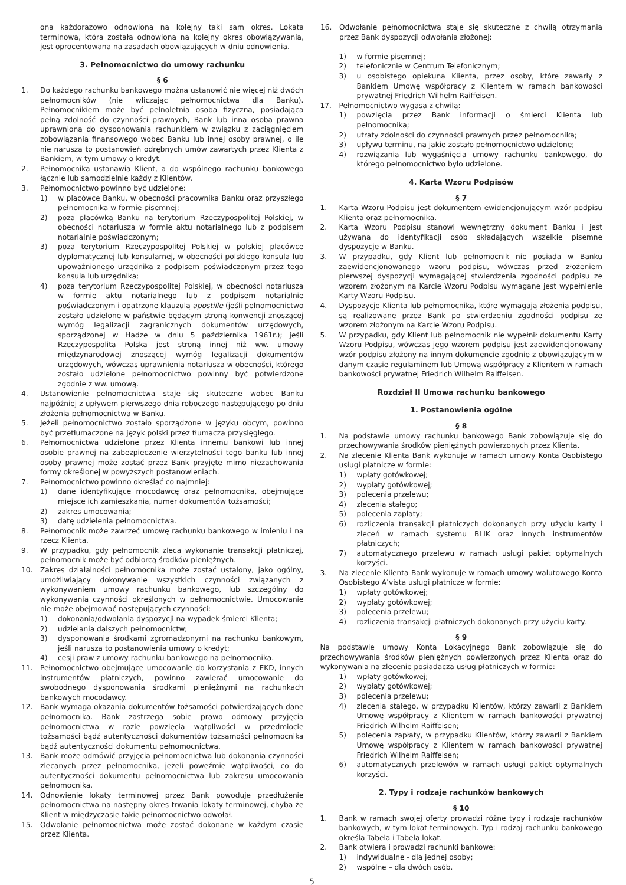ona każdorazowo odnowiona na kolejny taki sam okres. Lokata terminowa, która została odnowiona na kolejny okres obowiązywania, jest oprocentowana na zasadach obowiązujących w dniu odnowienia.
16. Odwołanie pełnomocnictwa staje się skuteczne z chwilą otrzymania przez Bank dyspozycji odwołania złożonej:
3. Pełnomocnictwo do umowy rachunku
§ 6
1. Do każdego rachunku bankowego można ustanowić nie więcej niż dwóch pełnomocników (nie wliczając pełnomocnictwa dla Banku). Pełnomocnikiem może być pełnoletnia osoba fizyczna, posiadająca pełną zdolność do czynności prawnych, Bank lub inna osoba prawna uprawniona do dysponowania rachunkiem w związku z zaciągnięciem zobowiązania finansowego wobec Banku lub innej osoby prawnej, o ile nie narusza to postanowień odrębnych umów zawartych przez Klienta z Bankiem, w tym umowy o kredyt.
2. Pełnomocnika ustanawia Klient, a do wspólnego rachunku bankowego łącznie lub samodzielnie każdy z Klientów.
3. Pełnomocnictwo powinno być udzielone:
1) w placówce Banku, w obecności pracownika Banku oraz przyszłego pełnomocnika w formie pisemnej;
2) poza placówką Banku na terytorium Rzeczypospolitej Polskiej, w obecności notariusza w formie aktu notarialnego lub z podpisem notarialnie poświadczonym;
3) poza terytorium Rzeczypospolitej Polskiej w polskiej placówce dyplomatycznej lub konsularnej, w obecności polskiego konsula lub upoważnionego urzędnika z podpisem poświadczonym przez tego konsula lub urzędnika;
4) poza terytorium Rzeczypospolitej Polskiej, w obecności notariusza w formie aktu notarialnego lub z podpisem notarialnie poświadczonym i opatrzone klauzulą apostille (jeśli pełnomocnictwo zostało udzielone w państwie będącym stroną konwencji znoszącej wymóg legalizacji zagranicznych dokumentów urzędowych, sporządzonej w Hadze w dniu 5 października 1961r.); jeśli Rzeczypospolita Polska jest stroną innej niż ww. umowy międzynarodowej znoszącej wymóg legalizacji dokumentów urzędowych, wówczas uprawnienia notariusza w obecności, którego zostało udzielone pełnomocnictwo powinny być potwierdzone zgodnie z ww. umową.
4. Ustanowienie pełnomocnictwa staje się skuteczne wobec Banku najpóźniej z upływem pierwszego dnia roboczego następującego po dniu złożenia pełnomocnictwa w Banku.
5. Jeżeli pełnomocnictwo zostało sporządzone w języku obcym, powinno być przetłumaczone na język polski przez tłumacza przysięgłego.
6. Pełnomocnictwa udzielone przez Klienta innemu bankowi lub innej osobie prawnej na zabezpieczenie wierzytelności tego banku lub innej osoby prawnej może zostać przez Bank przyjęte mimo niezachowania formy określonej w powyższych postanowieniach.
7. Pełnomocnictwo powinno określać co najmniej:
1) dane identyfikujące mocodawcę oraz pełnomocnika, obejmujące miejsce ich zamieszkania, numer dokumentów tożsamości;
2) zakres umocowania;
3) datę udzielenia pełnomocnictwa.
8. Pełnomocnik może zawrzeć umowę rachunku bankowego w imieniu i na rzecz Klienta.
9. W przypadku, gdy pełnomocnik zleca wykonanie transakcji płatniczej, pełnomocnik może być odbiorcą środków pieniężnych.
10. Zakres działalności pełnomocnika może zostać ustalony, jako ogólny, umożliwiający dokonywanie wszystkich czynności związanych z wykonywaniem umowy rachunku bankowego, lub szczególny do wykonywania czynności określonych w pełnomocnictwie. Umocowanie nie może obejmować następujących czynności:
1) dokonania/odwołania dyspozycji na wypadek śmierci Klienta;
2) udzielania dalszych pełnomocnictw;
3) dysponowania środkami zgromadzonymi na rachunku bankowym, jeśli narusza to postanowienia umowy o kredyt;
4) cesji praw z umowy rachunku bankowego na pełnomocnika.
11. Pełnomocnictwo obejmujące umocowanie do korzystania z EKD, innych instrumentów płatniczych, powinno zawierać umocowanie do swobodnego dysponowania środkami pieniężnymi na rachunkach bankowych mocodawcy.
12. Bank wymaga okazania dokumentów tożsamości potwierdzających dane pełnomocnika. Bank zastrzega sobie prawo odmowy przyjęcia pełnomocnictwa w razie powzięcia wątpliwości w przedmiocie tożsamości bądź autentyczności dokumentów tożsamości pełnomocnika bądź autentyczności dokumentu pełnomocnictwa.
13. Bank może odmówić przyjęcia pełnomocnictwa lub dokonania czynności zlecanych przez pełnomocnika, jeżeli poweźmie wątpliwości, co do autentyczności dokumentu pełnomocnictwa lub zakresu umocowania pełnomocnika.
14. Odnowienie lokaty terminowej przez Bank powoduje przedłużenie pełnomocnictwa na następny okres trwania lokaty terminowej, chyba że Klient w międzyczasie takie pełnomocnictwo odwołał.
15. Odwołanie pełnomocnictwa może zostać dokonane w każdym czasie przez Klienta.
1) w formie pisemnej;
2) telefonicznie w Centrum Telefonicznym;
3) u osobistego opiekuna Klienta, przez osoby, które zawarły z Bankiem Umowę współpracy z Klientem w ramach bankowości prywatnej Friedrich Wilhelm Raiffeisen.
17. Pełnomocnictwo wygasa z chwilą:
1) powzięcia przez Bank informacji o śmierci Klienta lub pełnomocnika;
2) utraty zdolności do czynności prawnych przez pełnomocnika;
3) upływu terminu, na jakie zostało pełnomocnictwo udzielone;
4) rozwiązania lub wygaśnięcia umowy rachunku bankowego, do którego pełnomocnictwo było udzielone.
4. Karta Wzoru Podpisów
§ 7
1. Karta Wzoru Podpisu jest dokumentem ewidencjonującym wzór podpisu Klienta oraz pełnomocnika.
2. Karta Wzoru Podpisu stanowi wewnętrzny dokument Banku i jest używana do identyfikacji osób składających wszelkie pisemne dyspozycje w Banku.
3. W przypadku, gdy Klient lub pełnomocnik nie posiada w Banku zaewidencjonowanego wzoru podpisu, wówczas przed złożeniem pierwszej dyspozycji wymagającej stwierdzenia zgodności podpisu ze wzorem złożonym na Karcie Wzoru Podpisu wymagane jest wypełnienie Karty Wzoru Podpisu.
4. Dyspozycje Klienta lub pełnomocnika, które wymagają złożenia podpisu, są realizowane przez Bank po stwierdzeniu zgodności podpisu ze wzorem złożonym na Karcie Wzoru Podpisu.
5. W przypadku, gdy Klient lub pełnomocnik nie wypełnił dokumentu Karty Wzoru Podpisu, wówczas jego wzorem podpisu jest zaewidencjonowany wzór podpisu złożony na innym dokumencie zgodnie z obowiązującym w danym czasie regulaminem lub Umową współpracy z Klientem w ramach bankowości prywatnej Friedrich Wilhelm Raiffeisen.
Rozdział II Umowa rachunku bankowego
1. Postanowienia ogólne
§ 8
1. Na podstawie umowy rachunku bankowego Bank zobowiązuje się do przechowywania środków pieniężnych powierzonych przez Klienta.
2. Na zlecenie Klienta Bank wykonuje w ramach umowy Konta Osobistego usługi płatnicze w formie:
1) wpłaty gotówkowej;
2) wypłaty gotówkowej;
3) polecenia przelewu;
4) zlecenia stałego;
5) polecenia zapłaty;
6) rozliczenia transakcji płatniczych dokonanych przy użyciu karty i zleceń w ramach systemu BLIK oraz innych instrumentów płatniczych;
7) automatycznego przelewu w ramach usługi pakiet optymalnych korzyści.
3. Na zlecenie Klienta Bank wykonuje w ramach umowy walutowego Konta Osobistego A’vista usługi płatnicze w formie:
1) wpłaty gotówkowej;
2) wypłaty gotówkowej;
3) polecenia przelewu;
4) rozliczenia transakcji płatniczych dokonanych przy użyciu karty.
§ 9
Na podstawie umowy Konta Lokacyjnego Bank zobowiązuje się do przechowywania środków pieniężnych powierzonych przez Klienta oraz do wykonywania na zlecenie posiadacza usług płatniczych w formie:
1) wpłaty gotówkowej;
2) wypłaty gotówkowej;
3) polecenia przelewu;
4) zlecenia stałego, w przypadku Klientów, którzy zawarli z Bankiem Umowę współpracy z Klientem w ramach bankowości prywatnej Friedrich Wilhelm Raiffeisen;
5) polecenia zapłaty, w przypadku Klientów, którzy zawarli z Bankiem Umowę współpracy z Klientem w ramach bankowości prywatnej Friedrich Wilhelm Raiffeisen;
6) automatycznych przelewów w ramach usługi pakiet optymalnych korzyści.
2. Typy i rodzaje rachunków bankowych
§ 10
1. Bank w ramach swojej oferty prowadzi różne typy i rodzaje rachunków bankowych, w tym lokat terminowych. Typ i rodzaj rachunku bankowego określa Tabela i Tabela lokat.
2. Bank otwiera i prowadzi rachunki bankowe:
1) indywidualne - dla jednej osoby;
2) wspólne – dla dwóch osób.
5